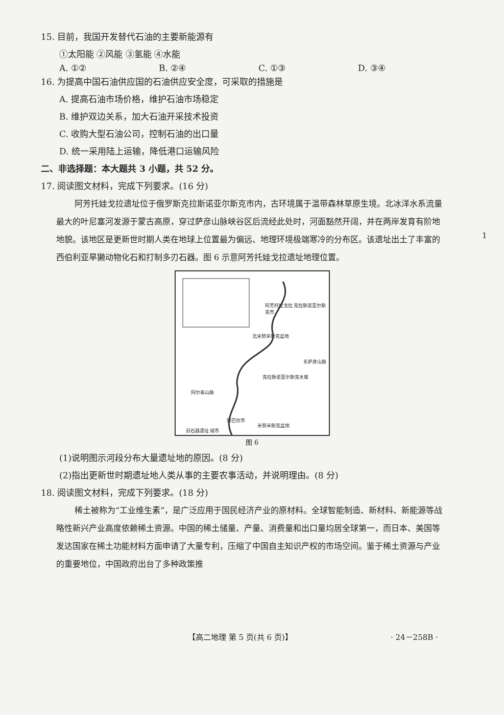15. 目前，我国开发替代石油的主要新能源有
①太阳能 ②风能 ③氢能 ④水能
A. ①② B. ②④ C. ①③ D. ③④
16. 为提高中国石油供应国的石油供应安全度，可采取的措施是
A. 提高石油市场价格，维护石油市场稳定
B. 维护双边关系，加大石油开采技术投资
C. 收购大型石油公司，控制石油的出口量
D. 统一采用陆上运输，降低港口运输风险
二、非选择题：本大题共 3 小题，共 52 分。
17. 阅读图文材料，完成下列要求。(16 分)
阿芳托娃戈拉遗址位于俄罗斯克拉斯诺亚尔斯克市内，古环境属于温带森林草原生境。北冰洋水系流量最大的叶尼塞河发源于蒙古高原，穿过萨彦山脉峡谷区后流经此处时，河面豁然开阔，并在两岸发育有阶地地貌。该地区是更新世时期人类在地球上位置最为偏远、地理环境极端寒冷的分布区。该遗址出土了丰富的西伯利亚旱獭动物化石和打制多刃石器。图 6 示意阿芳托娃戈拉遗址地理位置。
北米努辛斯克盆地
阿芳托娃戈拉 克拉斯诺亚尔斯克市
克拉斯诺亚尔斯克水库
阿尔泰山脉
东萨彦山脉
阿巴坎市
米努辛斯克盆地
旧石器遗址 城市
图 6
(1)说明图示河段分布大量遗址地的原因。(8 分)
(2)指出更新世时期遗址地人类从事的主要农事活动，并说明理由。(8 分)
18. 阅读图文材料，完成下列要求。(18 分)
稀土被称为“工业维生素”，是广泛应用于国民经济产业的原材料。全球智能制造、新材料、新能源等战略性新兴产业高度依赖稀土资源。中国的稀土储量、产量、消费量和出口量均居全球第一，而日本、美国等发达国家在稀土功能材料方面申请了大量专利，压缩了中国自主知识产权的市场空间。鉴于稀土资源与产业的重要地位，中国政府出台了多种政策推
1
【高二地理 第 5 页(共 6 页)】 · 24－258B ·